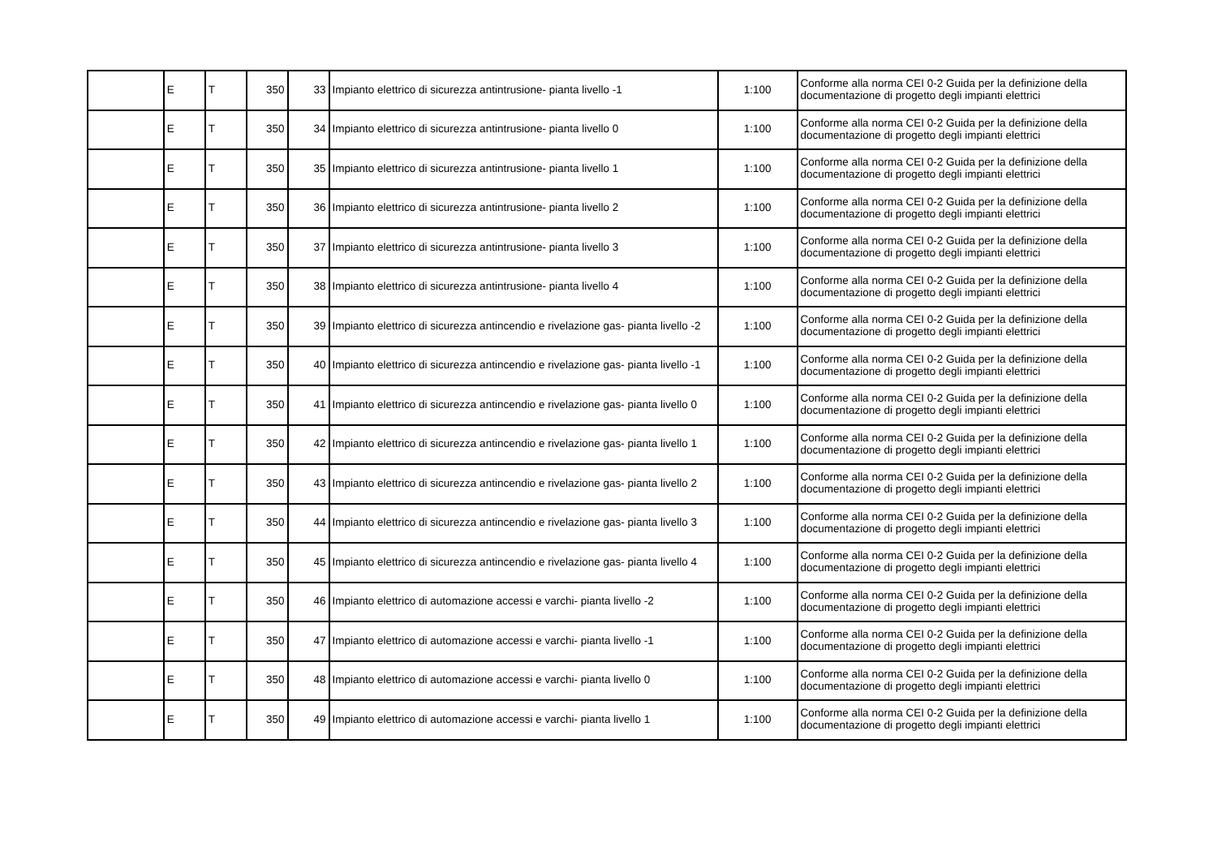| | E | T | 350 | 33 | Impianto elettrico di sicurezza antintrusione- pianta livello -1 | 1:100 | Conforme alla norma CEI 0-2 Guida per la definizione della documentazione di progetto degli impianti elettrici |
| | E | T | 350 | 34 | Impianto elettrico di sicurezza antintrusione- pianta livello 0 | 1:100 | Conforme alla norma CEI 0-2 Guida per la definizione della documentazione di progetto degli impianti elettrici |
| | E | T | 350 | 35 | Impianto elettrico di sicurezza antintrusione- pianta livello 1 | 1:100 | Conforme alla norma CEI 0-2 Guida per la definizione della documentazione di progetto degli impianti elettrici |
| | E | T | 350 | 36 | Impianto elettrico di sicurezza antintrusione- pianta livello 2 | 1:100 | Conforme alla norma CEI 0-2 Guida per la definizione della documentazione di progetto degli impianti elettrici |
| | E | T | 350 | 37 | Impianto elettrico di sicurezza antintrusione- pianta livello 3 | 1:100 | Conforme alla norma CEI 0-2 Guida per la definizione della documentazione di progetto degli impianti elettrici |
| | E | T | 350 | 38 | Impianto elettrico di sicurezza antintrusione- pianta livello 4 | 1:100 | Conforme alla norma CEI 0-2 Guida per la definizione della documentazione di progetto degli impianti elettrici |
| | E | T | 350 | 39 | Impianto elettrico di sicurezza antincendio e rivelazione gas- pianta livello -2 | 1:100 | Conforme alla norma CEI 0-2 Guida per la definizione della documentazione di progetto degli impianti elettrici |
| | E | T | 350 | 40 | Impianto elettrico di sicurezza antincendio e rivelazione gas- pianta livello -1 | 1:100 | Conforme alla norma CEI 0-2 Guida per la definizione della documentazione di progetto degli impianti elettrici |
| | E | T | 350 | 41 | Impianto elettrico di sicurezza antincendio e rivelazione gas- pianta livello 0 | 1:100 | Conforme alla norma CEI 0-2 Guida per la definizione della documentazione di progetto degli impianti elettrici |
| | E | T | 350 | 42 | Impianto elettrico di sicurezza antincendio e rivelazione gas- pianta livello 1 | 1:100 | Conforme alla norma CEI 0-2 Guida per la definizione della documentazione di progetto degli impianti elettrici |
| | E | T | 350 | 43 | Impianto elettrico di sicurezza antincendio e rivelazione gas- pianta livello 2 | 1:100 | Conforme alla norma CEI 0-2 Guida per la definizione della documentazione di progetto degli impianti elettrici |
| | E | T | 350 | 44 | Impianto elettrico di sicurezza antincendio e rivelazione gas- pianta livello 3 | 1:100 | Conforme alla norma CEI 0-2 Guida per la definizione della documentazione di progetto degli impianti elettrici |
| | E | T | 350 | 45 | Impianto elettrico di sicurezza antincendio e rivelazione gas- pianta livello 4 | 1:100 | Conforme alla norma CEI 0-2 Guida per la definizione della documentazione di progetto degli impianti elettrici |
| | E | T | 350 | 46 | Impianto elettrico di automazione accessi e varchi- pianta livello -2 | 1:100 | Conforme alla norma CEI 0-2 Guida per la definizione della documentazione di progetto degli impianti elettrici |
| | E | T | 350 | 47 | Impianto elettrico di automazione accessi e varchi- pianta livello -1 | 1:100 | Conforme alla norma CEI 0-2 Guida per la definizione della documentazione di progetto degli impianti elettrici |
| | E | T | 350 | 48 | Impianto elettrico di automazione accessi e varchi- pianta livello 0 | 1:100 | Conforme alla norma CEI 0-2 Guida per la definizione della documentazione di progetto degli impianti elettrici |
| | E | T | 350 | 49 | Impianto elettrico di automazione accessi e varchi- pianta livello 1 | 1:100 | Conforme alla norma CEI 0-2 Guida per la definizione della documentazione di progetto degli impianti elettrici |